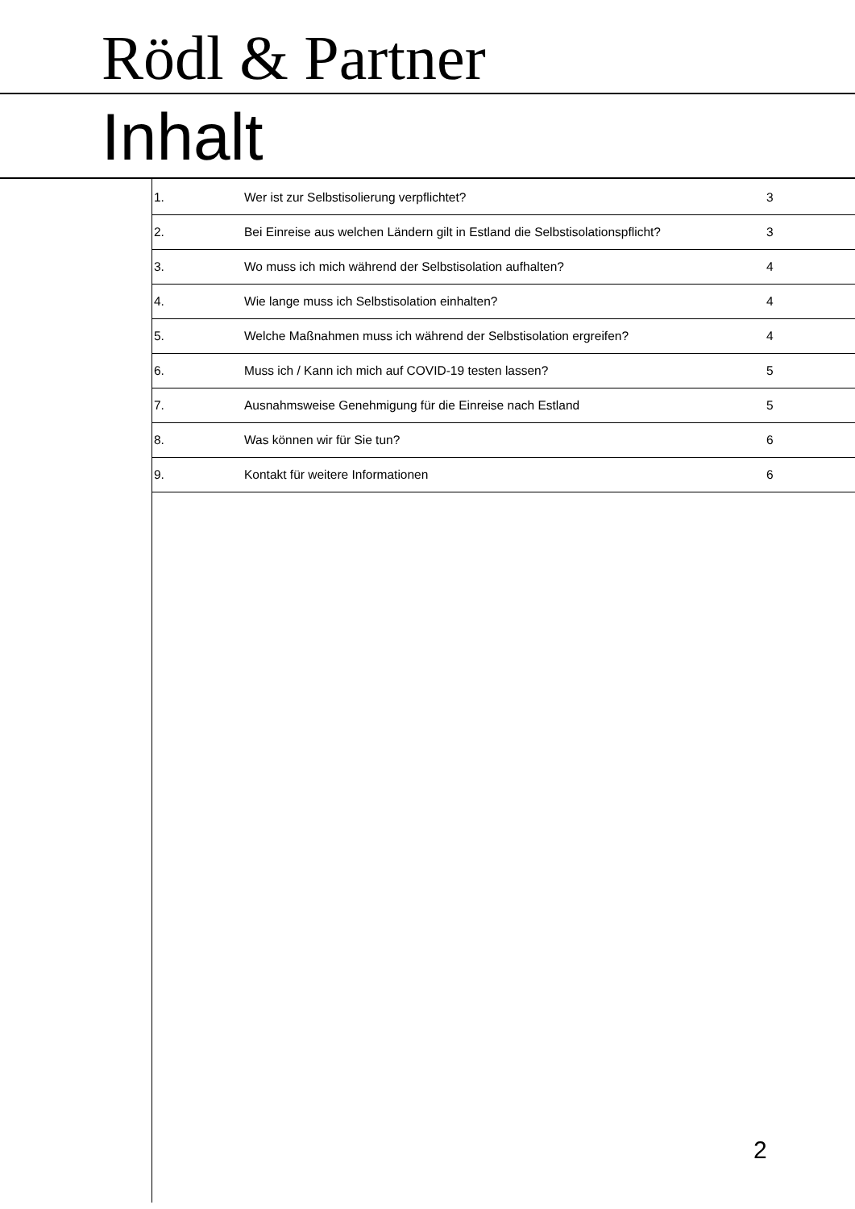Rödl & Partner
Inhalt
| 1. | Wer ist zur Selbstisolierung verpflichtet? | 3 |
| 2. | Bei Einreise aus welchen Ländern gilt in Estland die Selbstisolationspflicht? | 3 |
| 3. | Wo muss ich mich während der Selbstisolation aufhalten? | 4 |
| 4. | Wie lange muss ich Selbstisolation einhalten? | 4 |
| 5. | Welche Maßnahmen muss ich während der Selbstisolation ergreifen? | 4 |
| 6. | Muss ich / Kann ich mich auf COVID-19 testen lassen? | 5 |
| 7. | Ausnahmsweise Genehmigung für die Einreise nach Estland | 5 |
| 8. | Was können wir für Sie tun? | 6 |
| 9. | Kontakt für weitere Informationen | 6 |
2